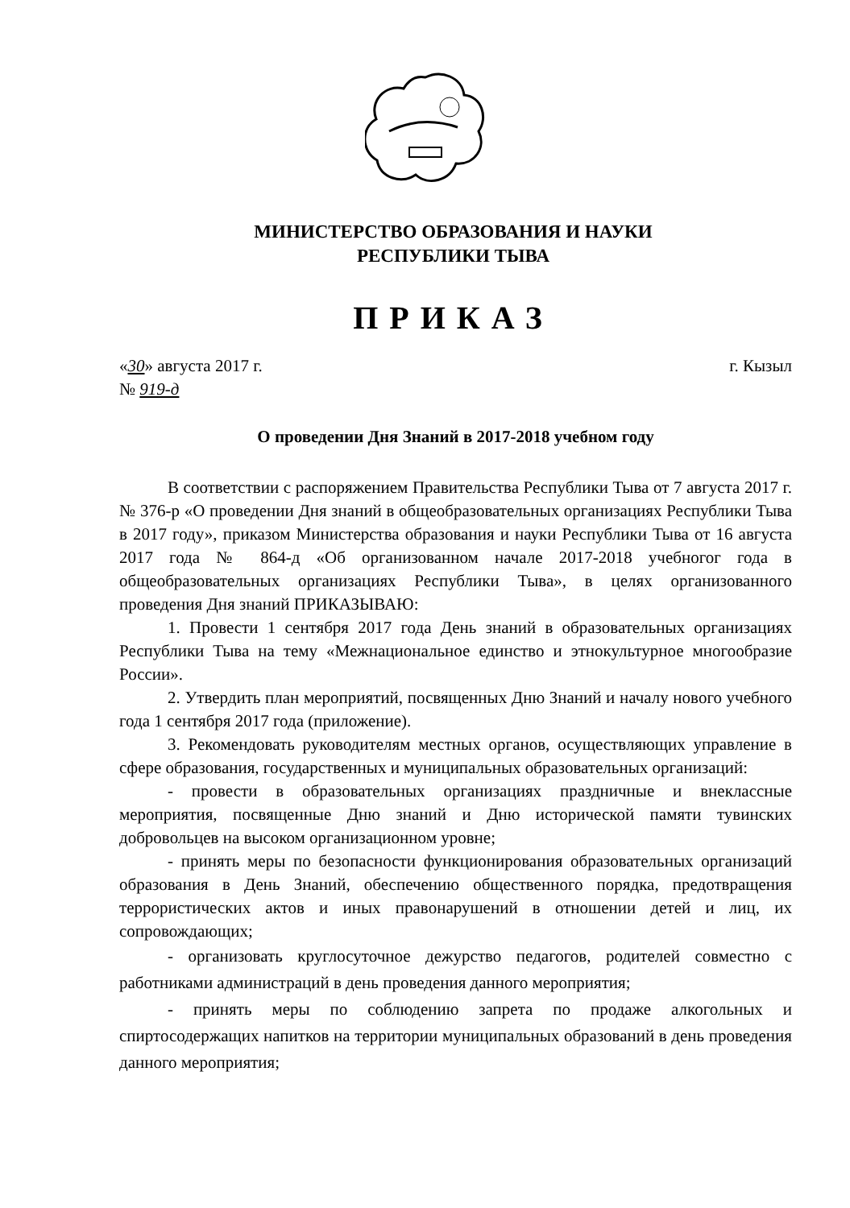МИНИСТЕРСТВО ОБРАЗОВАНИЯ И НАУКИ
РЕСПУБЛИКИ ТЫВА
ПРИКАЗ
«30» августа 2017 г. г. Кызыл
№ 919-д
О проведении Дня Знаний в 2017-2018 учебном году
В соответствии с распоряжением Правительства Республики Тыва от 7 августа 2017 г. № 376-р «О проведении Дня знаний в общеобразовательных организациях Республики Тыва в 2017 году», приказом Министерства образования и науки Республики Тыва от 16 августа 2017 года № 864-д «Об организованном начале 2017-2018 учебногог года в общеобразовательных организациях Республики Тыва», в целях организованного проведения Дня знаний ПРИКАЗЫВАЮ:
1. Провести 1 сентября 2017 года День знаний в образовательных организациях Республики Тыва на тему «Межнациональное единство и этнокультурное многообразие России».
2. Утвердить план мероприятий, посвященных Дню Знаний и началу нового учебного года 1 сентября 2017 года (приложение).
3. Рекомендовать руководителям местных органов, осуществляющих управление в сфере образования, государственных и муниципальных образовательных организаций:
- провести в образовательных организациях праздничные и внеклассные мероприятия, посвященные Дню знаний и Дню исторической памяти тувинских добровольцев на высоком организационном уровне;
- принять меры по безопасности функционирования образовательных организаций образования в День Знаний, обеспечению общественного порядка, предотвращения террористических актов и иных правонарушений в отношении детей и лиц, их сопровождающих;
- организовать круглосуточное дежурство педагогов, родителей совместно с работниками администраций в день проведения данного мероприятия;
- принять меры по соблюдению запрета по продаже алкогольных и спиртосодержащих напитков на территории муниципальных образований в день проведения данного мероприятия;